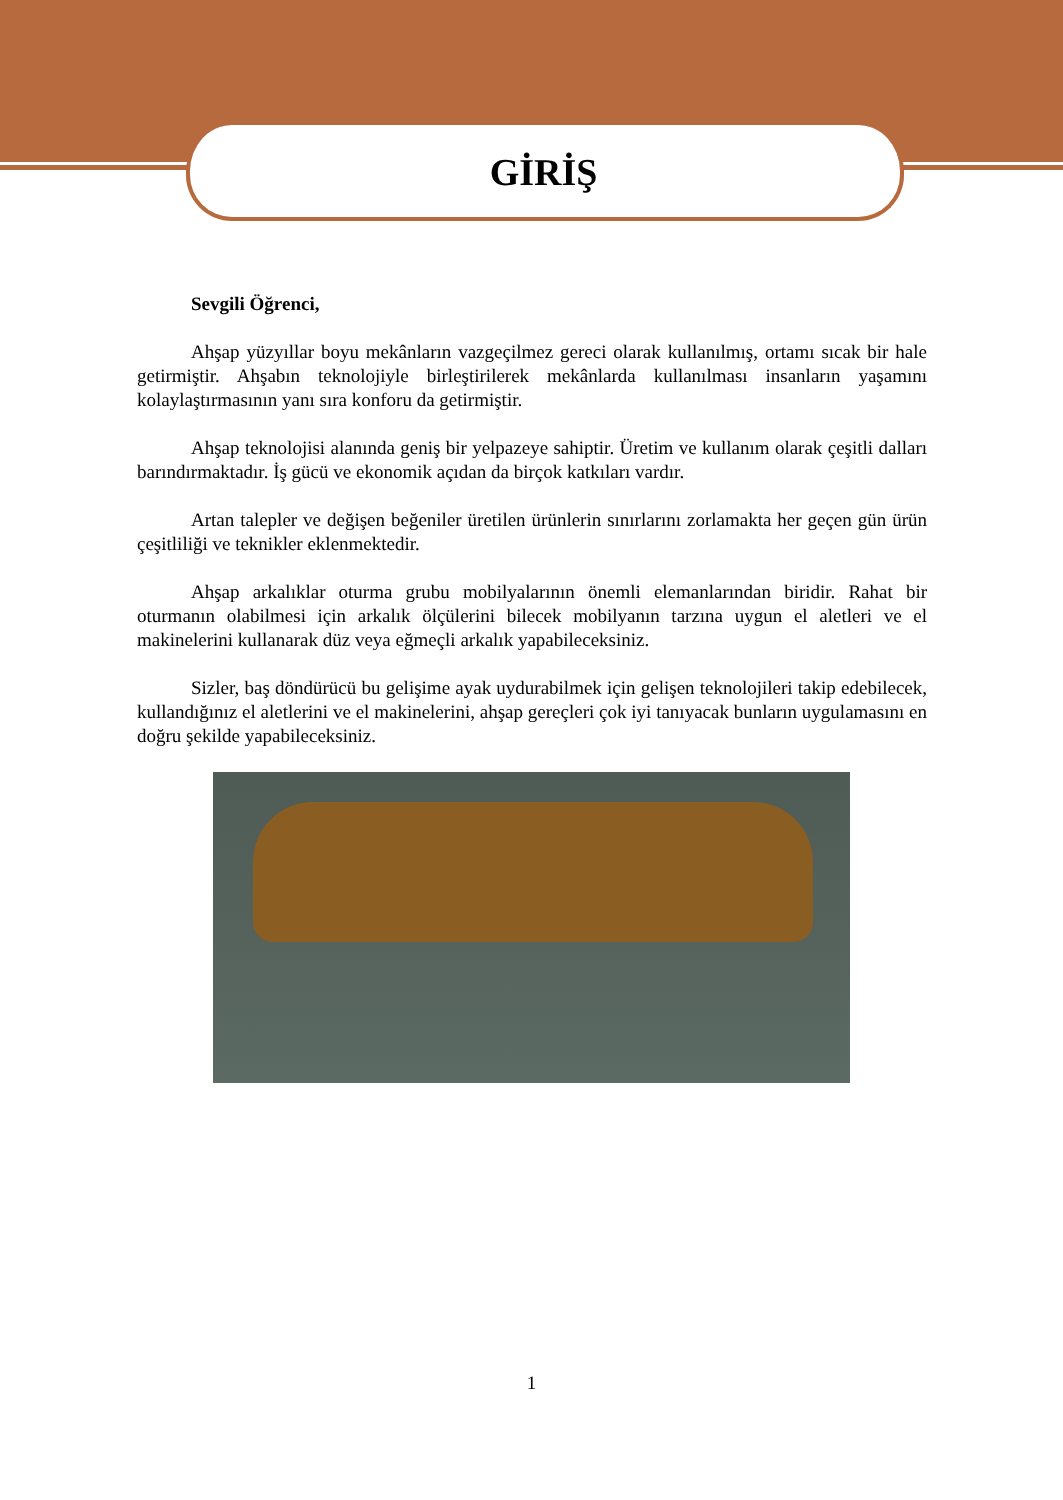GİRİŞ
Sevgili Öğrenci,
Ahşap yüzyıllar boyu mekânların vazgeçilmez gereci olarak kullanılmış, ortamı sıcak bir hale getirmiştir. Ahşabın teknolojiyle birleştirilerek mekânlarda kullanılması insanların yaşamını kolaylaştırmasının yanı sıra konforu da getirmiştir.
Ahşap teknolojisi alanında geniş bir yelpazeye sahiptir. Üretim ve kullanım olarak çeşitli dalları barındırmaktadır. İş gücü ve ekonomik açıdan da birçok katkıları vardır.
Artan talepler ve değişen beğeniler üretilen ürünlerin sınırlarını zorlamakta her geçen gün ürün çeşitliliği ve teknikler eklenmektedir.
Ahşap arkalıklar oturma grubu mobilyalarının önemli elemanlarından biridir. Rahat bir oturmanın olabilmesi için arkalık ölçülerini bilecek mobilyanın tarzına uygun el aletleri ve el makinelerini kullanarak düz veya eğmeçli arkalık yapabileceksiniz.
Sizler, baş döndürücü bu gelişime ayak uydurabilmek için gelişen teknolojileri takip edebilecek, kullandığınız el aletlerini ve el makinelerini, ahşap gereçleri çok iyi tanıyacak bunların uygulamasını en doğru şekilde yapabileceksiniz.
1